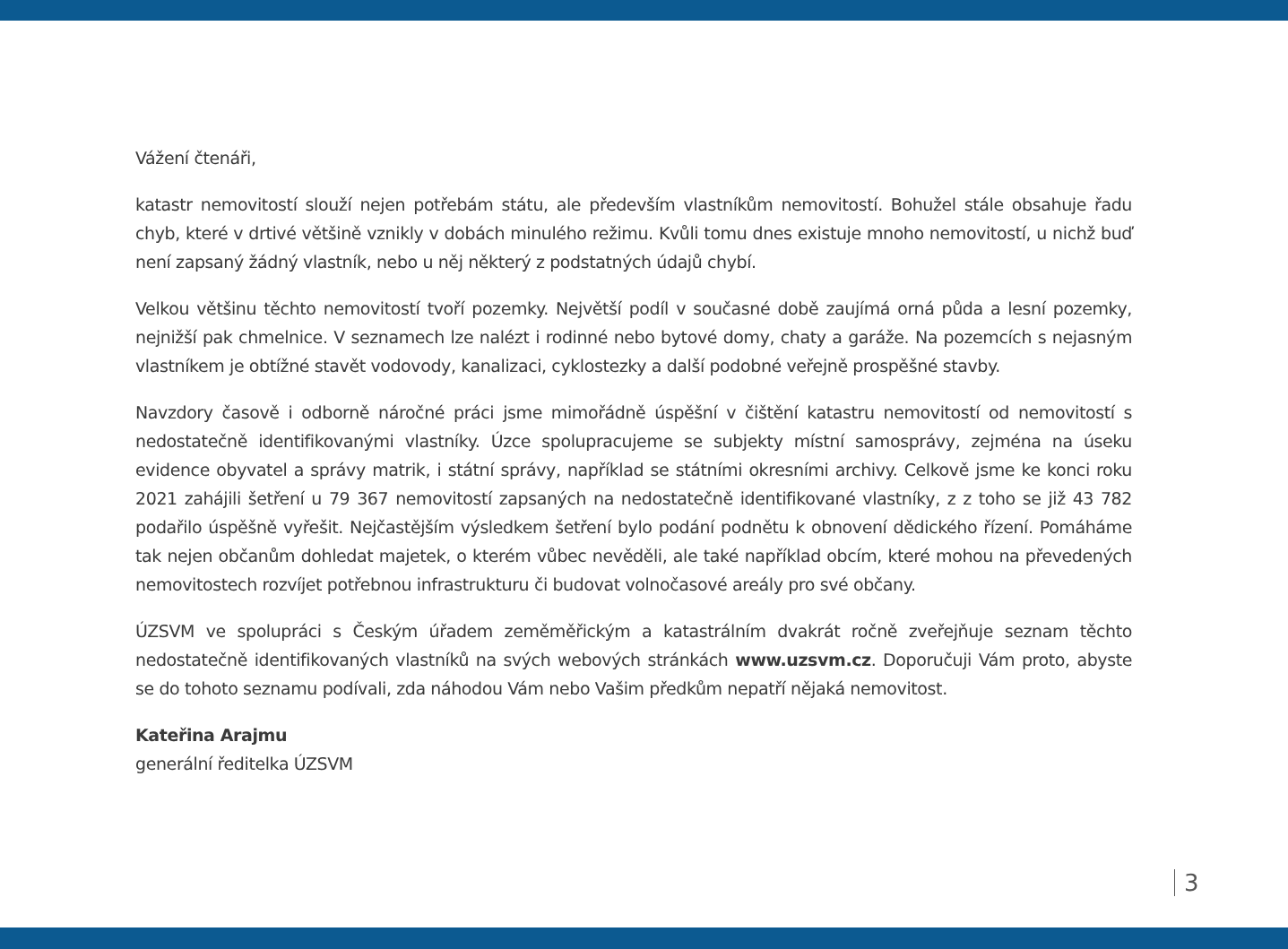Vážení čtenáři,
katastr nemovitostí slouží nejen potřebám státu, ale především vlastníkům nemovitostí. Bohužel stále obsahuje řadu chyb, které v drtivé většině vznikly v dobách minulého režimu. Kvůli tomu dnes existuje mnoho nemovitostí, u nichž buď není zapsaný žádný vlastník, nebo u něj některý z podstatných údajů chybí.
Velkou většinu těchto nemovitostí tvoří pozemky. Největší podíl v současné době zaujímá orná půda a lesní pozemky, nejnižší pak chmelnice. V seznamech lze nalézt i rodinné nebo bytové domy, chaty a garáže. Na pozemcích s nejasným vlastníkem je obtížné stavět vodovody, kanalizaci, cyklostezky a další podobné veřejně prospěšné stavby.
Navzdory časově i odborně náročné práci jsme mimořádně úspěšní v čištění katastru nemovitostí od nemovitostí s nedostatečně identifikovanými vlastníky. Úzce spolupracujeme se subjekty místní samosprávy, zejména na úseku evidence obyvatel a správy matrik, i státní správy, například se státními okresními archivy. Celkově jsme ke konci roku 2021 zahájili šetření u 79 367 nemovitostí zapsaných na nedostatečně identifikované vlastníky, z z toho se již 43 782 podařilo úspěšně vyřešit. Nejčastějším výsledkem šetření bylo podání podnětu k obnovení dědického řízení. Pomáháme tak nejen občanům dohledat majetek, o kterém vůbec nevěděli, ale také například obcím, které mohou na převedených nemovitostech rozvíjet potřebnou infrastrukturu či budovat volnočasové areály pro své občany.
ÚZSVM ve spolupráci s Českým úřadem zeměměřickým a katastrálním dvakrát ročně zveřejňuje seznam těchto nedostatečně identifikovaných vlastníků na svých webových stránkách www.uzsvm.cz. Doporučuji Vám proto, abyste se do tohoto seznamu podívali, zda náhodou Vám nebo Vašim předkům nepatří nějaká nemovitost.
Kateřina Arajmu
generální ředitelka ÚZSVM
3